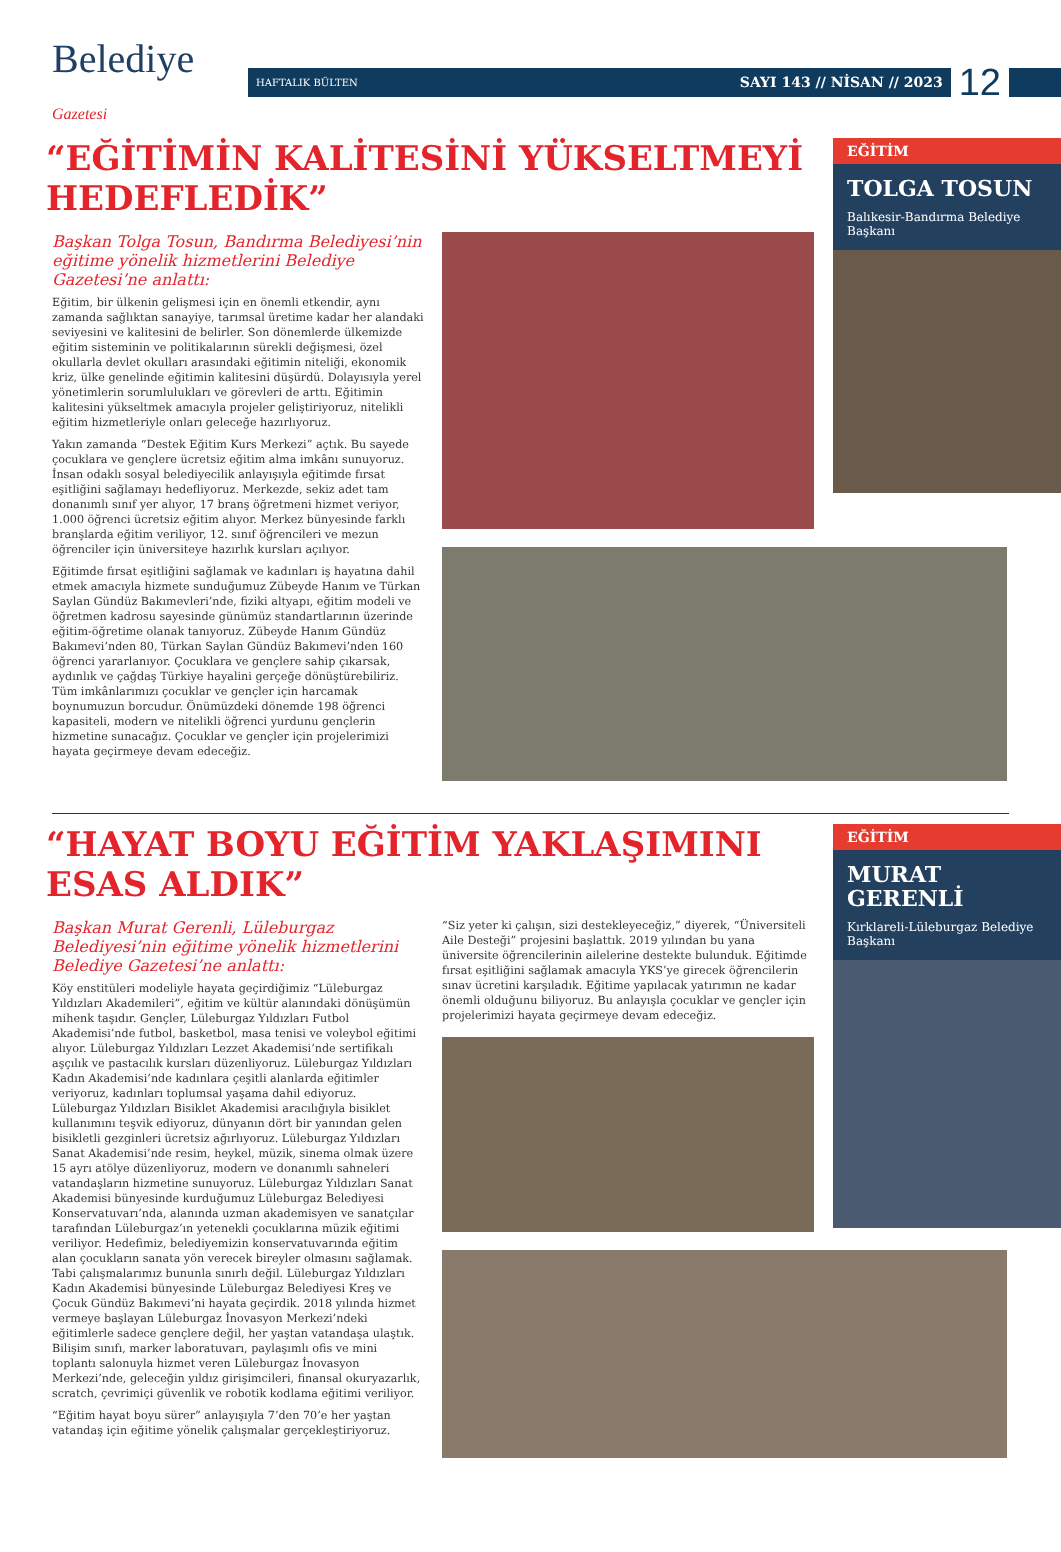Belediye Gazetesi
HAFTALIK BÜLTEN SAYI 143 // NİSAN // 2023
12
“EĞİTİMİN KALİTESİNİ YÜKSELTMEYİ HEDEFLEDİK”
Başkan Tolga Tosun, Bandırma Belediyesi’nin eğitime yönelik hizmetlerini Belediye Gazetesi’ne anlattı:
Eğitim, bir ülkenin gelişmesi için en önemli etkendir, aynı zamanda sağlıktan sanayiye, tarımsal üretime kadar her alandaki seviyesini ve kalitesini de belirler. Son dönemlerde ülkemizde eğitim sisteminin ve politikalarının sürekli değişmesi, özel okullarla devlet okulları arasındaki eğitimin niteliği, ekonomik kriz, ülke genelinde eğitimin kalitesini düşürdü. Dolayısıyla yerel yönetimlerin sorumlulukları ve görevleri de arttı. Eğitimin kalitesini yükseltmek amacıyla projeler geliştiriyoruz, nitelikli eğitim hizmetleriyle onları geleceğe hazırlıyoruz.
Yakın zamanda “Destek Eğitim Kurs Merkezi” açtık. Bu sayede çocuklara ve gençlere ücretsiz eğitim alma imkânı sunuyoruz. İnsan odaklı sosyal belediyecilik anlayışıyla eğitimde fırsat eşitliğini sağlamayı hedefliyoruz. Merkezde, sekiz adet tam donanımlı sınıf yer alıyor, 17 branş öğretmeni hizmet veriyor, 1.000 öğrenci ücretsiz eğitim alıyor. Merkez bünyesinde farklı branşlarda eğitim veriliyor, 12. sınıf öğrencileri ve mezun öğrenciler için üniversiteye hazırlık kursları açılıyor.
Eğitimde fırsat eşitliğini sağlamak ve kadınları iş hayatına dahil etmek amacıyla hizmete sunduğumuz Zübeyde Hanım ve Türkan Saylan Gündüz Bakımevleri’nde, fiziki altyapı, eğitim modeli ve öğretmen kadrosu sayesinde günümüz standartlarının üzerinde eğitim-öğretime olanak tanıyoruz. Zübeyde Hanım Gündüz Bakımevi’nden 80, Türkan Saylan Gündüz Bakımevi’nden 160 öğrenci yararlanıyor. Çocuklara ve gençlere sahip çıkarsak, aydınlık ve çağdaş Türkiye hayalini gerçeğe dönüştürebiliriz. Tüm imkânlarımızı çocuklar ve gençler için harcamak boynumuzun borcudur. Önümüzdeki dönemde 198 öğrenci kapasiteli, modern ve nitelikli öğrenci yurdunu gençlerin hizmetine sunacağız. Çocuklar ve gençler için projelerimizi hayata geçirmeye devam edeceğiz.
EĞİTİM
TOLGA TOSUN
Balıkesir-Bandırma Belediye Başkanı
“HAYAT BOYU EĞİTİM YAKLAŞIMINI ESAS ALDIK”
Başkan Murat Gerenli, Lüleburgaz Belediyesi’nin eğitime yönelik hizmetlerini Belediye Gazetesi’ne anlattı:
Köy enstitüleri modeliyle hayata geçirdiğimiz “Lüleburgaz Yıldızları Akademileri”, eğitim ve kültür alanındaki dönüşümün mihenk taşıdır. Gençler, Lüleburgaz Yıldızları Futbol Akademisi’nde futbol, basketbol, masa tenisi ve voleybol eğitimi alıyor. Lüleburgaz Yıldızları Lezzet Akademisi’nde sertifikalı aşçılık ve pastacılık kursları düzenliyoruz. Lüleburgaz Yıldızları Kadın Akademisi’nde kadınlara çeşitli alanlarda eğitimler veriyoruz, kadınları toplumsal yaşama dahil ediyoruz. Lüleburgaz Yıldızları Bisiklet Akademisi aracılığıyla bisiklet kullanımını teşvik ediyoruz, dünyanın dört bir yanından gelen bisikletli gezginleri ücretsiz ağırlıyoruz. Lüleburgaz Yıldızları Sanat Akademisi’nde resim, heykel, müzik, sinema olmak üzere 15 ayrı atölye düzenliyoruz, modern ve donanımlı sahneleri vatandaşların hizmetine sunuyoruz. Lüleburgaz Yıldızları Sanat Akademisi bünyesinde kurduğumuz Lüleburgaz Belediyesi Konservatuvarı’nda, alanında uzman akademisyen ve sanatçılar tarafından Lüleburgaz’ın yetenekli çocuklarına müzik eğitimi veriliyor. Hedefimiz, belediyemizin konservatuvarında eğitim alan çocukların sanata yön verecek bireyler olmasını sağlamak. Tabi çalışmalarımız bununla sınırlı değil. Lüleburgaz Yıldızları Kadın Akademisi bünyesinde Lüleburgaz Belediyesi Kreş ve Çocuk Gündüz Bakımevi’ni hayata geçirdik. 2018 yılında hizmet vermeye başlayan Lüleburgaz İnovasyon Merkezi’ndeki eğitimlerle sadece gençlere değil, her yaştan vatandaşa ulaştık. Bilişim sınıfı, marker laboratuvarı, paylaşımlı ofis ve mini toplantı salonuyla hizmet veren Lüleburgaz İnovasyon Merkezi’nde, geleceğin yıldız girişimcileri, finansal okuryazarlık, scratch, çevrimiçi güvenlik ve robotik kodlama eğitimi veriliyor.
“Eğitim hayat boyu sürer” anlayışıyla 7’den 70’e her yaştan vatandaş için eğitime yönelik çalışmalar gerçekleştiriyoruz.
“Siz yeter ki çalışın, sizi destekleyeceğiz,” diyerek, “Üniversiteli Aile Desteği” projesini başlattık. 2019 yılından bu yana üniversite öğrencilerinin ailelerine destekte bulunduk. Eğitimde fırsat eşitliğini sağlamak amacıyla YKS’ye girecek öğrencilerin sınav ücretini karşıladık. Eğitime yapılacak yatırımın ne kadar önemli olduğunu biliyoruz. Bu anlayışla çocuklar ve gençler için projelerimizi hayata geçirmeye devam edeceğiz.
EĞİTİM
MURAT GERENLİ
Kırklareli-Lüleburgaz Belediye Başkanı